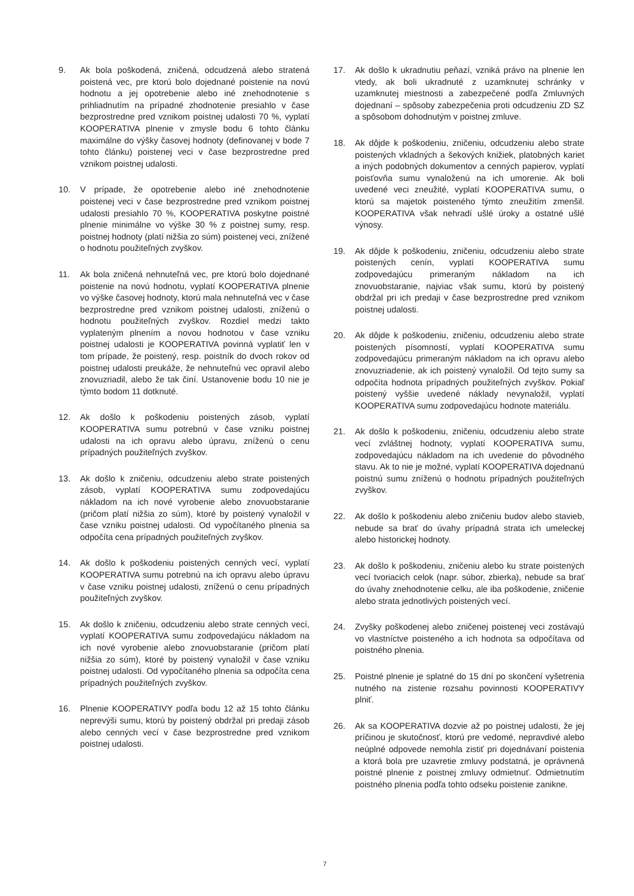9. Ak bola poškodená, zničená, odcudzená alebo stratená poistená vec, pre ktorú bolo dojednané poistenie na novú hodnotu a jej opotrebenie alebo iné znehodnotenie s prihliadnutím na prípadné zhodnotenie presiahlo v čase bezprostredne pred vznikom poistnej udalosti 70 %, vyplatí KOOPERATIVA plnenie v zmysle bodu 6 tohto článku maximálne do výšky časovej hodnoty (definovanej v bode 7 tohto článku) poistenej veci v čase bezprostredne pred vznikom poistnej udalosti.
10. V prípade, že opotrebenie alebo iné znehodnotenie poistenej veci v čase bezprostredne pred vznikom poistnej udalosti presiahlo 70 %, KOOPERATIVA poskytne poistné plnenie minimálne vo výške 30 % z poistnej sumy, resp. poistnej hodnoty (platí nižšia zo súm) poistenej veci, znížené o hodnotu použiteľných zvyškov.
11. Ak bola zničená nehnuteľná vec, pre ktorú bolo dojednané poistenie na novú hodnotu, vyplatí KOOPERATIVA plnenie vo výške časovej hodnoty, ktorú mala nehnuteľná vec v čase bezprostredne pred vznikom poistnej udalosti, zníženú o hodnotu použiteľných zvyškov. Rozdiel medzi takto vyplateným plnením a novou hodnotou v čase vzniku poistnej udalosti je KOOPERATIVA povinná vyplatiť len v tom prípade, že poistený, resp. poistník do dvoch rokov od poistnej udalosti preukáže, že nehnuteľnú vec opravil alebo znovuzriadil, alebo že tak činí. Ustanovenie bodu 10 nie je týmto bodom 11 dotknuté.
12. Ak došlo k poškodeniu poistených zásob, vyplatí KOOPERATIVA sumu potrebnú v čase vzniku poistnej udalosti na ich opravu alebo úpravu, zníženú o cenu prípadných použiteľných zvyškov.
13. Ak došlo k zničeniu, odcudzeniu alebo strate poistených zásob, vyplatí KOOPERATIVA sumu zodpovedajúcu nákladom na ich nové vyrobenie alebo znovuobstaranie (pričom platí nižšia zo súm), ktoré by poistený vynaložil v čase vzniku poistnej udalosti. Od vypočítaného plnenia sa odpočíta cena prípadných použiteľných zvyškov.
14. Ak došlo k poškodeniu poistených cenných vecí, vyplatí KOOPERATIVA sumu potrebnú na ich opravu alebo úpravu v čase vzniku poistnej udalosti, zníženú o cenu prípadných použiteľných zvyškov.
15. Ak došlo k zničeniu, odcudzeniu alebo strate cenných vecí, vyplatí KOOPERATIVA sumu zodpovedajúcu nákladom na ich nové vyrobenie alebo znovuobstaranie (pričom platí nižšia zo súm), ktoré by poistený vynaložil v čase vzniku poistnej udalosti. Od vypočítaného plnenia sa odpočíta cena prípadných použiteľných zvyškov.
16. Plnenie KOOPERATIVY podľa bodu 12 až 15 tohto článku neprevýši sumu, ktorú by poistený obdržal pri predaji zásob alebo cenných vecí v čase bezprostredne pred vznikom poistnej udalosti.
17. Ak došlo k ukradnutiu peňazí, vzniká právo na plnenie len vtedy, ak boli ukradnuté z uzamknutej schránky v uzamknutej miestnosti a zabezpečené podľa Zmluvných dojednaní – spôsoby zabezpečenia proti odcudzeniu ZD SZ a spôsobom dohodnutým v poistnej zmluve.
18. Ak dôjde k poškodeniu, zničeniu, odcudzeniu alebo strate poistených vkladných a šekových knižiek, platobných kariet a iných podobných dokumentov a cenných papierov, vyplatí poisťovňa sumu vynaloženú na ich umorenie. Ak boli uvedené veci zneužité, vyplatí KOOPERATIVA sumu, o ktorú sa majetok poisteného týmto zneužitím zmenšil. KOOPERATIVA však nehradí ušlé úroky a ostatné ušlé výnosy.
19. Ak dôjde k poškodeniu, zničeniu, odcudzeniu alebo strate poistených cenín, vyplatí KOOPERATIVA sumu zodpovedajúcu primeraným nákladom na ich znovuobstaranie, najviac však sumu, ktorú by poistený obdržal pri ich predaji v čase bezprostredne pred vznikom poistnej udalosti.
20. Ak dôjde k poškodeniu, zničeniu, odcudzeniu alebo strate poistených písomností, vyplatí KOOPERATIVA sumu zodpovedajúcu primeraným nákladom na ich opravu alebo znovuzriadenie, ak ich poistený vynaložil. Od tejto sumy sa odpočíta hodnota prípadných použiteľných zvyškov. Pokiaľ poistený vyššie uvedené náklady nevynaložil, vyplatí KOOPERATIVA sumu zodpovedajúcu hodnote materiálu.
21. Ak došlo k poškodeniu, zničeniu, odcudzeniu alebo strate vecí zvláštnej hodnoty, vyplatí KOOPERATIVA sumu, zodpovedajúcu nákladom na ich uvedenie do pôvodného stavu. Ak to nie je možné, vyplatí KOOPERATIVA dojednanú poistnú sumu zníženú o hodnotu prípadných použiteľných zvyškov.
22. Ak došlo k poškodeniu alebo zničeniu budov alebo stavieb, nebude sa brať do úvahy prípadná strata ich umeleckej alebo historickej hodnoty.
23. Ak došlo k poškodeniu, zničeniu alebo ku strate poistených vecí tvoriacich celok (napr. súbor, zbierka), nebude sa brať do úvahy znehodnotenie celku, ale iba poškodenie, zničenie alebo strata jednotlivých poistených vecí.
24. Zvyšky poškodenej alebo zničenej poistenej veci zostávajú vo vlastníctve poisteného a ich hodnota sa odpočítava od poistného plnenia.
25. Poistné plnenie je splatné do 15 dní po skončení vyšetrenia nutného na zistenie rozsahu povinnosti KOOPERATIVY plniť.
26. Ak sa KOOPERATIVA dozvie až po poistnej udalosti, že jej príčinou je skutočnosť, ktorú pre vedomé, nepravdivé alebo neúplné odpovede nemohla zistiť pri dojednávaní poistenia a ktorá bola pre uzavretie zmluvy podstatná, je oprávnená poistné plnenie z poistnej zmluvy odmietnuť. Odmietnutím poistného plnenia podľa tohto odseku poistenie zanikne.
7